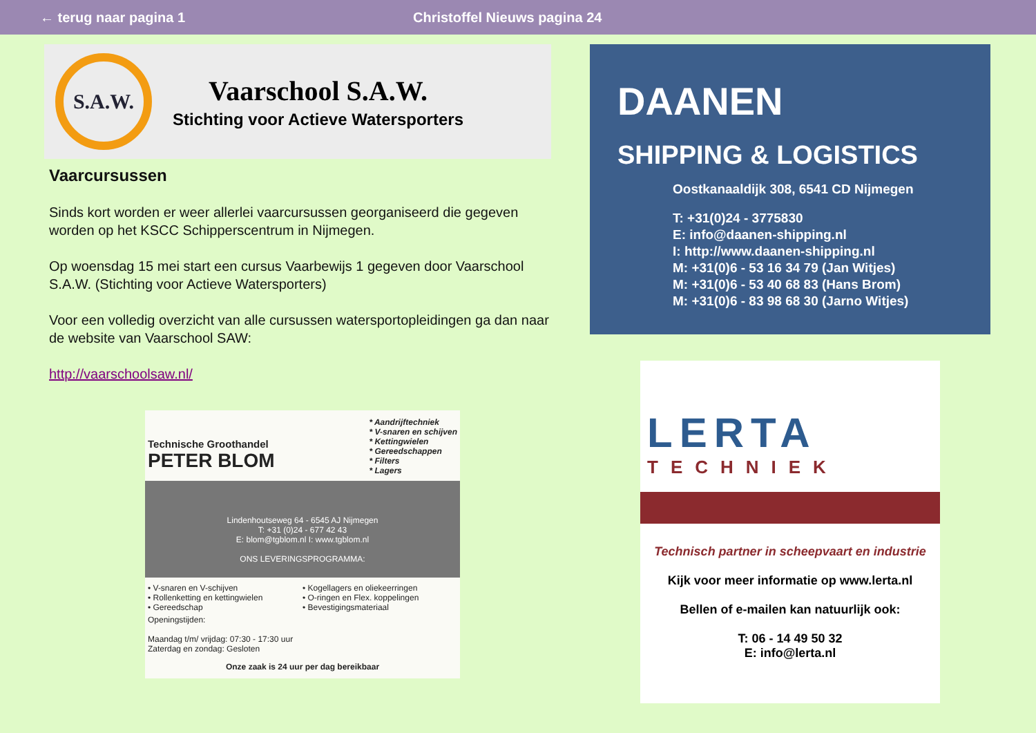← terug naar pagina 1 Christoffel Nieuws pagina 24
S.A.W.
Vaarschool S.A.W.
Stichting voor Actieve Watersporters
Vaarcursussen
Sinds kort worden er weer allerlei vaarcursussen georganiseerd die gegeven worden op het KSCC Schipperscentrum in Nijmegen.
Op woensdag 15 mei start een cursus Vaarbewijs 1 gegeven door Vaarschool S.A.W. (Stichting voor Actieve Watersporters)
Voor een volledig overzicht van alle cursussen watersportopleidingen ga dan naar de website van Vaarschool SAW:
http://vaarschoolsaw.nl/
Technische Groothandel
PETER BLOM
* Aandrijftechniek
* V-snaren en schijven
* Kettingwielen
* Gereedschappen
* Filters
* Lagers
Lindenhoutseweg 64 - 6545 AJ Nijmegen
T: +31 (0)24 - 677 42 43
E: blom@tgblom.nl I: www.tgblom.nl
ONS LEVERINGSPROGRAMMA:
• V-snaren en V-schijven
• Rollenketting en kettingwielen
• Gereedschap
• Kogellagers en oliekeerringen
• O-ringen en Flex. koppelingen
• Bevestigingsmateriaal
Openingstijden:
Maandag t/m/ vrijdag: 07:30 - 17:30 uur
Zaterdag en zondag: Gesloten
Onze zaak is 24 uur per dag bereikbaar
DAANEN
SHIPPING & LOGISTICS
Oostkanaaldijk 308, 6541 CD Nijmegen
T: +31(0)24 - 3775830
E: info@daanen-shipping.nl
I: http://www.daanen-shipping.nl
M: +31(0)6 - 53 16 34 79 (Jan Witjes)
M: +31(0)6 - 53 40 68 83 (Hans Brom)
M: +31(0)6 - 83 98 68 30 (Jarno Witjes)
LERTA
TECHNIEK
Technisch partner in scheepvaart en industrie
Kijk voor meer informatie op www.lerta.nl
Bellen of e-mailen kan natuurlijk ook:
T: 06 - 14 49 50 32
E: info@lerta.nl